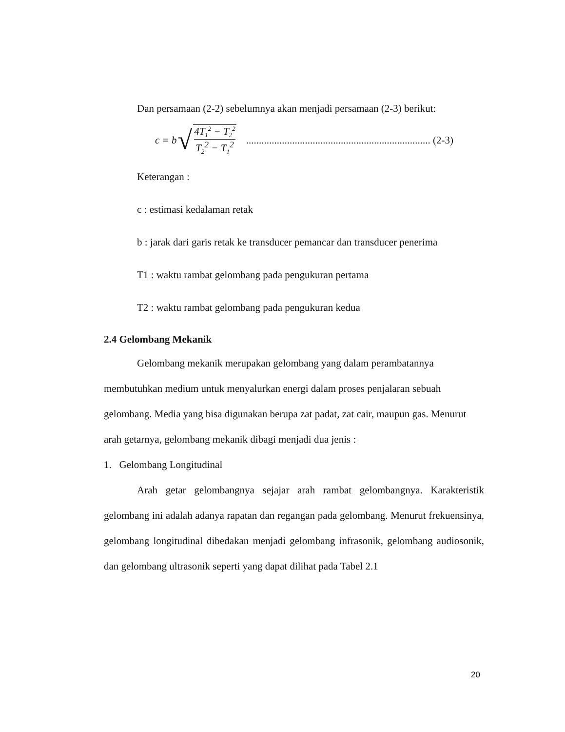Dan persamaan (2-2) sebelumnya akan menjadi persamaan (2-3) berikut:
c = b √ 4T<sub>1</sub><sup>2</sup> − T<sub>2</sub><sup>2</sup> T<sub>2</sub><sup>2</sup> − T<sub>1</sub><sup>2</sup>........................................................................ (2-3)
Keterangan :
c : estimasi kedalaman retak
b : jarak dari garis retak ke transducer pemancar dan transducer penerima
T1 : waktu rambat gelombang pada pengukuran pertama
T2 : waktu rambat gelombang pada pengukuran kedua
2.4 Gelombang Mekanik
Gelombang mekanik merupakan gelombang yang dalam perambatannya membutuhkan medium untuk menyalurkan energi dalam proses penjalaran sebuah gelombang. Media yang bisa digunakan berupa zat padat, zat cair, maupun gas. Menurut arah getarnya, gelombang mekanik dibagi menjadi dua jenis :
1. Gelombang Longitudinal
Arah getar gelombangnya sejajar arah rambat gelombangnya. Karakteristik gelombang ini adalah adanya rapatan dan regangan pada gelombang. Menurut frekuensinya, gelombang longitudinal dibedakan menjadi gelombang infrasonik, gelombang audiosonik, dan gelombang ultrasonik seperti yang dapat dilihat pada Tabel 2.1
20